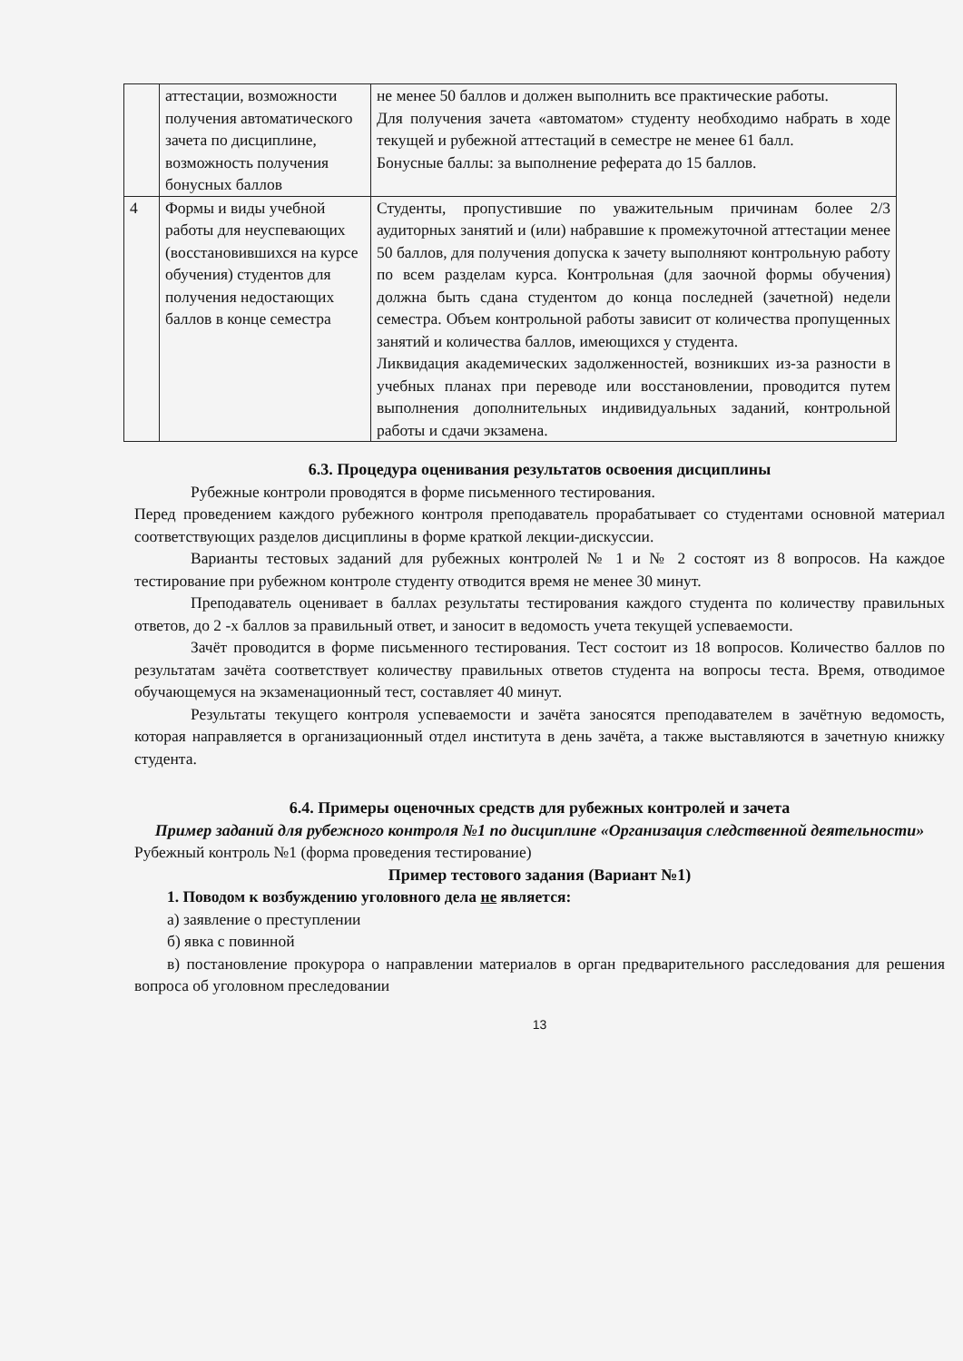| | аттестации, возможности получения автоматического зачета по дисциплине, возможность получения бонусных баллов | не менее 50 баллов и должен выполнить все практические работы. Для получения зачета «автоматом» студенту необходимо набрать в ходе текущей и рубежной аттестаций в семестре не менее 61 балл. Бонусные баллы: за выполнение реферата до 15 баллов. |
| 4 | Формы и виды учебной работы для неуспевающих (восстановившихся на курсе обучения) студентов для получения недостающих баллов в конце семестра | Студенты, пропустившие по уважительным причинам более 2/3 аудиторных занятий и (или) набравшие к промежуточной аттестации менее 50 баллов, для получения допуска к зачету выполняют контрольную работу по всем разделам курса. Контрольная (для заочной формы обучения) должна быть сдана студентом до конца последней (зачетной) недели семестра. Объем контрольной работы зависит от количества пропущенных занятий и количества баллов, имеющихся у студента. Ликвидация академических задолженностей, возникших из-за разности в учебных планах при переводе или восстановлении, проводится путем выполнения дополнительных индивидуальных заданий, контрольной работы и сдачи экзамена. |
6.3. Процедура оценивания результатов освоения дисциплины
Рубежные контроли проводятся в форме письменного тестирования.
Перед проведением каждого рубежного контроля преподаватель прорабатывает со студентами основной материал соответствующих разделов дисциплины в форме краткой лекции-дискуссии.
Варианты тестовых заданий для рубежных контролей № 1 и № 2 состоят из 8 вопросов. На каждое тестирование при рубежном контроле студенту отводится время не менее 30 минут.
Преподаватель оценивает в баллах результаты тестирования каждого студента по количеству правильных ответов, до 2 -х баллов за правильный ответ, и заносит в ведомость учета текущей успеваемости.
Зачёт проводится в форме письменного тестирования. Тест состоит из 18 вопросов. Количество баллов по результатам зачёта соответствует количеству правильных ответов студента на вопросы теста. Время, отводимое обучающемуся на экзаменационный тест, составляет 40 минут.
Результаты текущего контроля успеваемости и зачёта заносятся преподавателем в зачётную ведомость, которая направляется в организационный отдел института в день зачёта, а также выставляются в зачетную книжку студента.
6.4. Примеры оценочных средств для рубежных контролей и зачета
Пример заданий для рубежного контроля №1 по дисциплине «Организация следственной деятельности»
Рубежный контроль №1 (форма проведения тестирование)
Пример тестового задания (Вариант №1)
1. Поводом к возбуждению уголовного дела не является:
а) заявление о преступлении
б) явка с повинной
в) постановление прокурора о направлении материалов в орган предварительного расследования для решения вопроса об уголовном преследовании
13